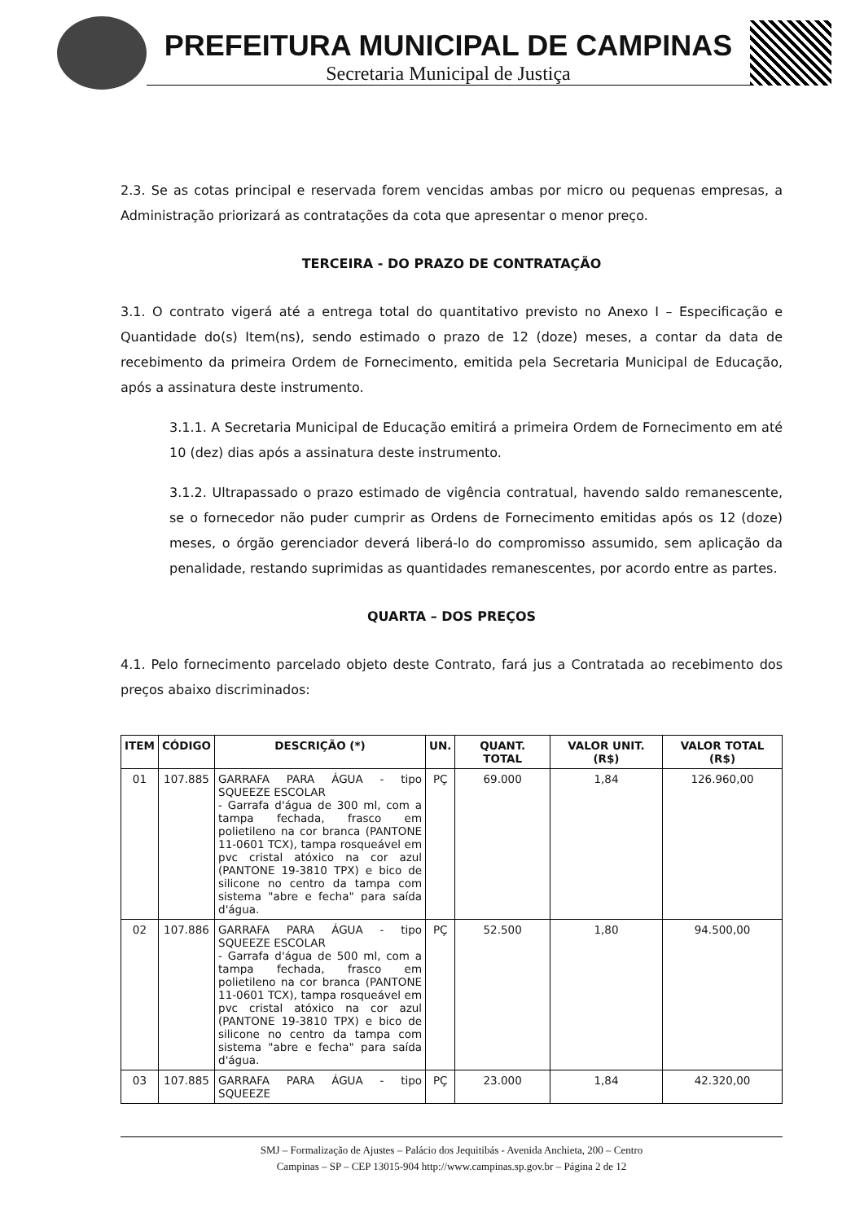PREFEITURA MUNICIPAL DE CAMPINAS
Secretaria Municipal de Justiça
2.3. Se as cotas principal e reservada forem vencidas ambas por micro ou pequenas empresas, a Administração priorizará as contratações da cota que apresentar o menor preço.
TERCEIRA - DO PRAZO DE CONTRATAÇÃO
3.1. O contrato vigerá até a entrega total do quantitativo previsto no Anexo I – Especificação e Quantidade do(s) Item(ns), sendo estimado o prazo de 12 (doze) meses, a contar da data de recebimento da primeira Ordem de Fornecimento, emitida pela Secretaria Municipal de Educação, após a assinatura deste instrumento.
3.1.1. A Secretaria Municipal de Educação emitirá a primeira Ordem de Fornecimento em até 10 (dez) dias após a assinatura deste instrumento.
3.1.2. Ultrapassado o prazo estimado de vigência contratual, havendo saldo remanescente, se o fornecedor não puder cumprir as Ordens de Fornecimento emitidas após os 12 (doze) meses, o órgão gerenciador deverá liberá-lo do compromisso assumido, sem aplicação da penalidade, restando suprimidas as quantidades remanescentes, por acordo entre as partes.
QUARTA – DOS PREÇOS
4.1. Pelo fornecimento parcelado objeto deste Contrato, fará jus a Contratada ao recebimento dos preços abaixo discriminados:
| ITEM | CÓDIGO | DESCRIÇÃO (*) | UN. | QUANT. TOTAL | VALOR UNIT. (R$) | VALOR TOTAL (R$) |
| --- | --- | --- | --- | --- | --- | --- |
| 01 | 107.885 | GARRAFA PARA ÁGUA - tipo SQUEEZE ESCOLAR - Garrafa d'água de 300 ml, com a tampa fechada, frasco em polietileno na cor branca (PANTONE 11-0601 TCX), tampa rosqueável em pvc cristal atóxico na cor azul (PANTONE 19-3810 TPX) e bico de silicone no centro da tampa com sistema "abre e fecha" para saída d'água. | PÇ | 69.000 | 1,84 | 126.960,00 |
| 02 | 107.886 | GARRAFA PARA ÁGUA - tipo SQUEEZE ESCOLAR - Garrafa d'água de 500 ml, com a tampa fechada, frasco em polietileno na cor branca (PANTONE 11-0601 TCX), tampa rosqueável em pvc cristal atóxico na cor azul (PANTONE 19-3810 TPX) e bico de silicone no centro da tampa com sistema "abre e fecha" para saída d'água. | PÇ | 52.500 | 1,80 | 94.500,00 |
| 03 | 107.885 | GARRAFA PARA ÁGUA - tipo SQUEEZE | PÇ | 23.000 | 1,84 | 42.320,00 |
SMJ – Formalização de Ajustes – Palácio dos Jequitibás - Avenida Anchieta, 200 – Centro
Campinas – SP – CEP 13015-904 http://www.campinas.sp.gov.br – Página 2 de 12